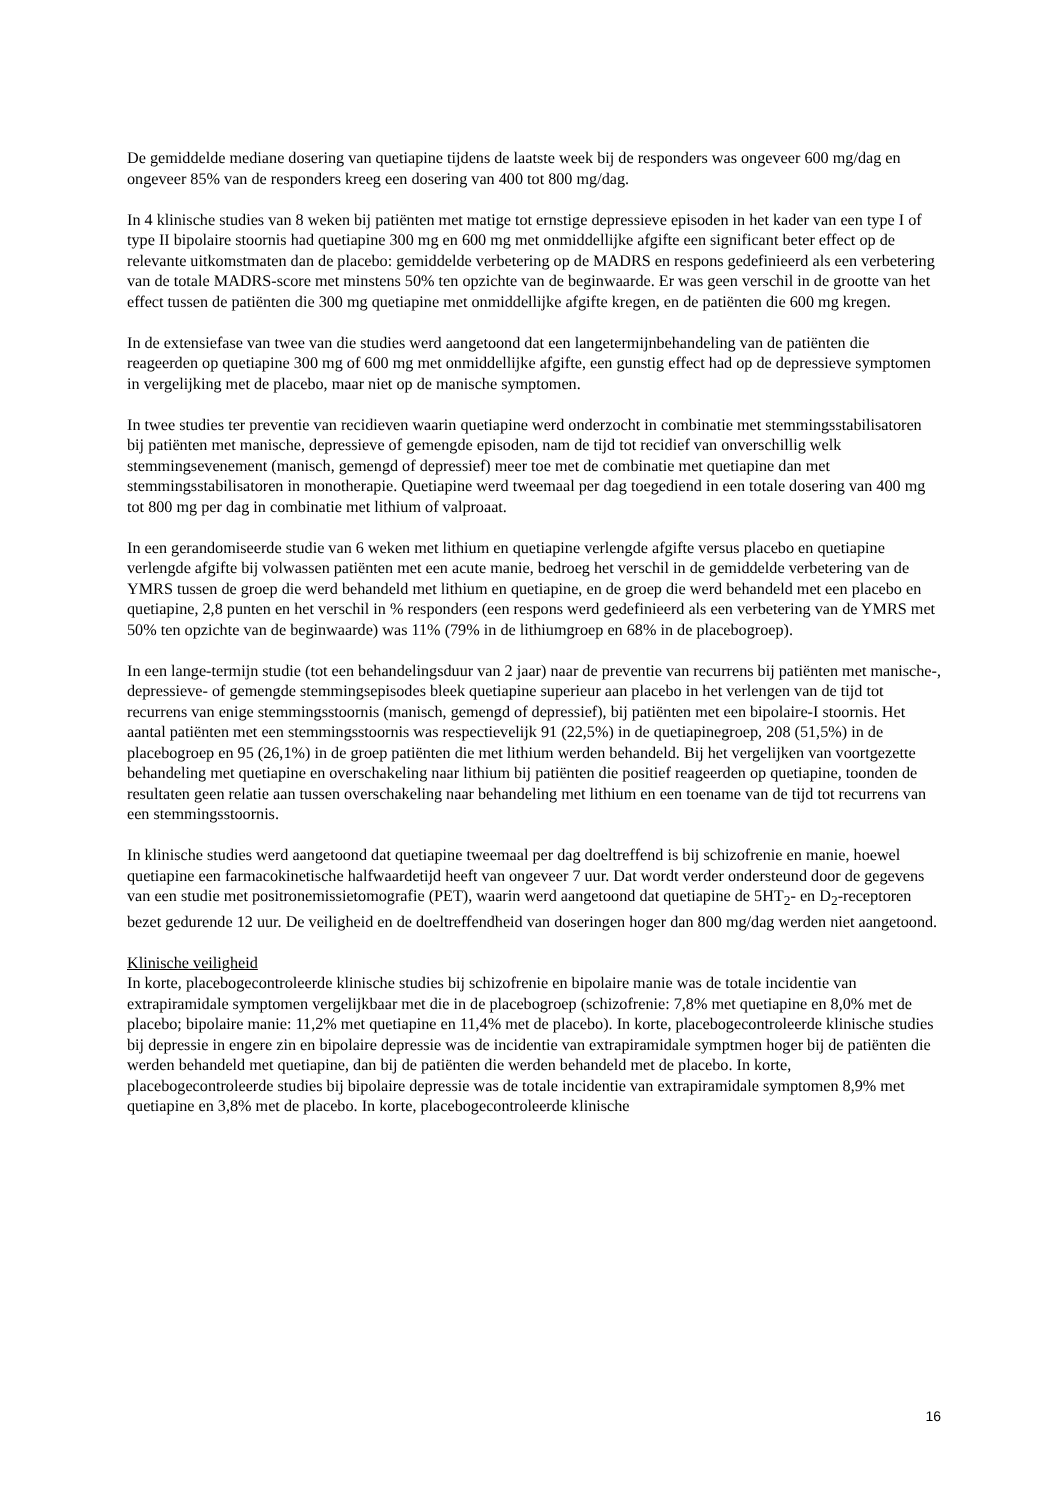De gemiddelde mediane dosering van quetiapine tijdens de laatste week bij de responders was ongeveer 600 mg/dag en ongeveer 85% van de responders kreeg een dosering van 400 tot 800 mg/dag.
In 4 klinische studies van 8 weken bij patiënten met matige tot ernstige depressieve episoden in het kader van een type I of type II bipolaire stoornis had quetiapine 300 mg en 600 mg met onmiddellijke afgifte een significant beter effect op de relevante uitkomstmaten dan de placebo: gemiddelde verbetering op de MADRS en respons gedefinieerd als een verbetering van de totale MADRS-score met minstens 50% ten opzichte van de beginwaarde. Er was geen verschil in de grootte van het effect tussen de patiënten die 300 mg quetiapine met onmiddellijke afgifte kregen, en de patiënten die 600 mg kregen.
In de extensiefase van twee van die studies werd aangetoond dat een langetermijnbehandeling van de patiënten die reageerden op quetiapine 300 mg of 600 mg met onmiddellijke afgifte, een gunstig effect had op de depressieve symptomen in vergelijking met de placebo, maar niet op de manische symptomen.
In twee studies ter preventie van recidieven waarin quetiapine werd onderzocht in combinatie met stemmingsstabilisatoren bij patiënten met manische, depressieve of gemengde episoden, nam de tijd tot recidief van onverschillig welk stemmingsevenement (manisch, gemengd of depressief) meer toe met de combinatie met quetiapine dan met stemmingsstabilisatoren in monotherapie. Quetiapine werd tweemaal per dag toegediend in een totale dosering van 400 mg tot 800 mg per dag in combinatie met lithium of valproaat.
In een gerandomiseerde studie van 6 weken met lithium en quetiapine verlengde afgifte versus placebo en quetiapine verlengde afgifte bij volwassen patiënten met een acute manie, bedroeg het verschil in de gemiddelde verbetering van de YMRS tussen de groep die werd behandeld met lithium en quetiapine, en de groep die werd behandeld met een placebo en quetiapine, 2,8 punten en het verschil in % responders (een respons werd gedefinieerd als een verbetering van de YMRS met 50% ten opzichte van de beginwaarde) was 11% (79% in de lithiumgroep en 68% in de placebogroep).
In een lange-termijn studie (tot een behandelingsduur van 2 jaar) naar de preventie van recurrens bij patiënten met manische-, depressieve- of gemengde stemmingsepisodes bleek quetiapine superieur aan placebo in het verlengen van de tijd tot recurrens van enige stemmingsstoornis (manisch, gemengd of depressief), bij patiënten met een bipolaire-I stoornis. Het aantal patiënten met een stemmingsstoornis was respectievelijk 91 (22,5%) in de quetiapinegroep, 208 (51,5%) in de placebogroep en 95 (26,1%) in de groep patiënten die met lithium werden behandeld. Bij het vergelijken van voortgezette behandeling met quetiapine en overschakeling naar lithium bij patiënten die positief reageerden op quetiapine, toonden de resultaten geen relatie aan tussen overschakeling naar behandeling met lithium en een toename van de tijd tot recurrens van een stemmingsstoornis.
In klinische studies werd aangetoond dat quetiapine tweemaal per dag doeltreffend is bij schizofrenie en manie, hoewel quetiapine een farmacokinetische halfwaardetijd heeft van ongeveer 7 uur. Dat wordt verder ondersteund door de gegevens van een studie met positronemissietomografie (PET), waarin werd aangetoond dat quetiapine de 5HT<sub>2</sub>- en D<sub>2</sub>-receptoren bezet gedurende 12 uur. De veiligheid en de doeltreffendheid van doseringen hoger dan 800 mg/dag werden niet aangetoond.
Klinische veiligheid
In korte, placebogecontroleerde klinische studies bij schizofrenie en bipolaire manie was de totale incidentie van extrapiramidale symptomen vergelijkbaar met die in de placebogroep (schizofrenie: 7,8% met quetiapine en 8,0% met de placebo; bipolaire manie: 11,2% met quetiapine en 11,4% met de placebo). In korte, placebogecontroleerde klinische studies bij depressie in engere zin en bipolaire depressie was de incidentie van extrapiramidale symptmen hoger bij de patiënten die werden behandeld met quetiapine, dan bij de patiënten die werden behandeld met de placebo. In korte, placebogecontroleerde studies bij bipolaire depressie was de totale incidentie van extrapiramidale symptomen 8,9% met quetiapine en 3,8% met de placebo. In korte, placebogecontroleerde klinische
16